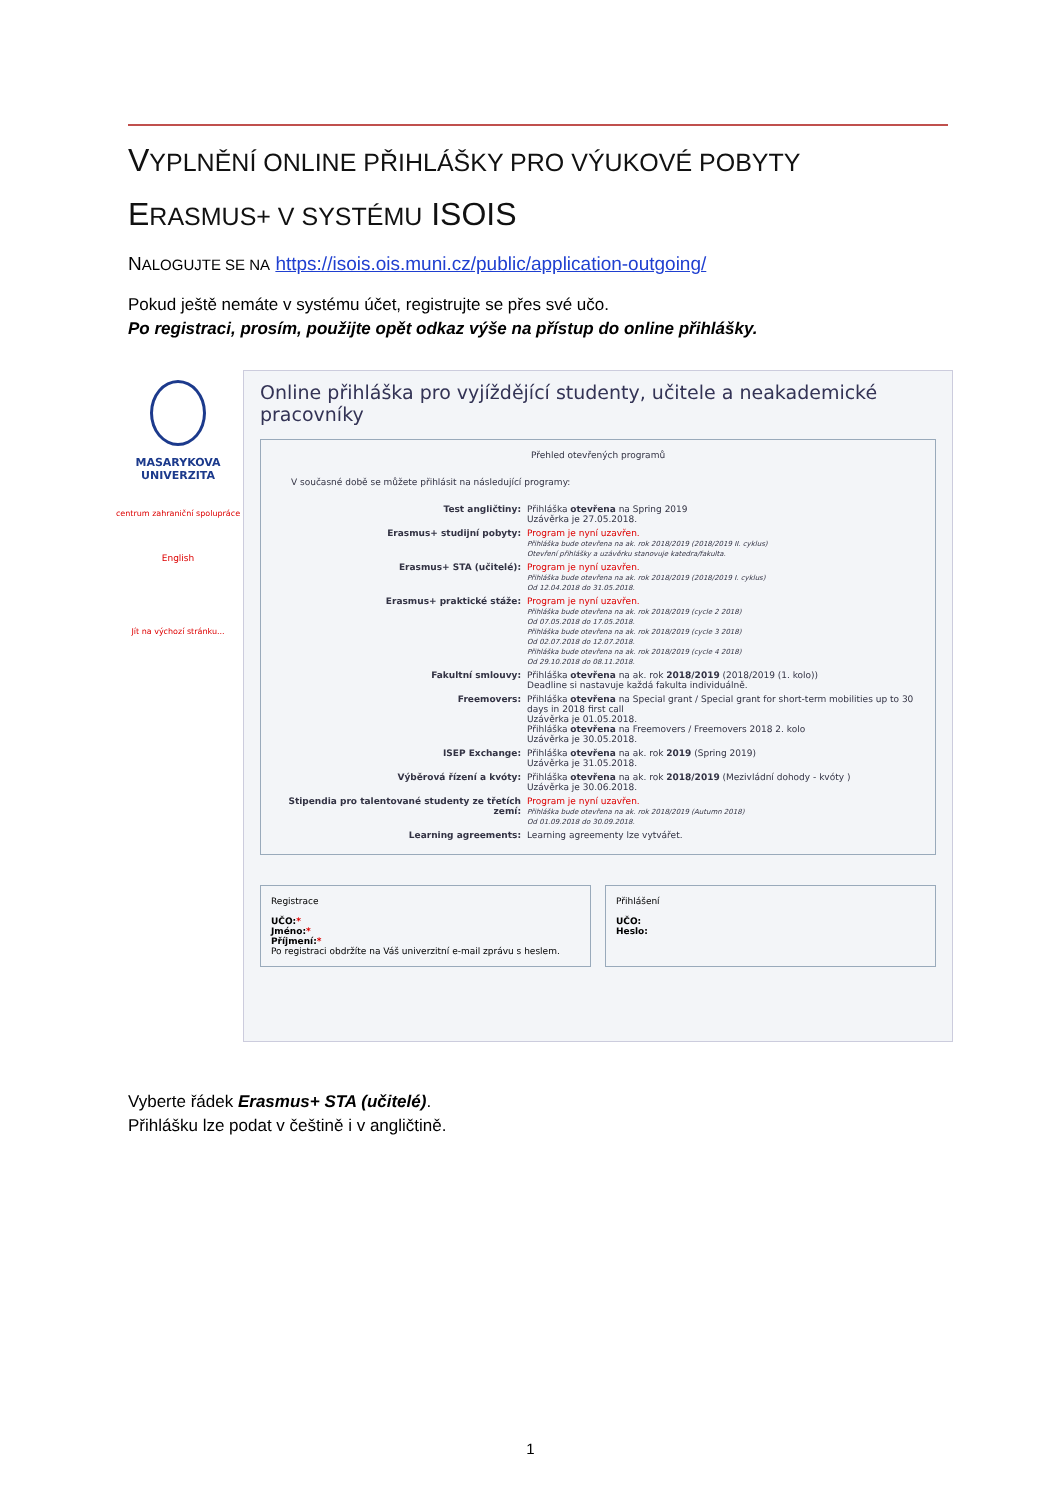VYPLNĚNÍ ONLINE PŘIHLÁŠKY PRO VÝUKOVÉ POBYTY
ERASMUS+ V SYSTÉMU ISOIS
NALOGUJTE SE NA https://isois.ois.muni.cz/public/application-outgoing/
Pokud ještě nemáte v systému účet, registrujte se přes své učo.
Po registraci, prosím, použijte opět odkaz výše na přístup do online přihlášky.
MASARYKOVA UNIVERZITA
centrum zahraniční spolupráce
English
Jít na výchozí stránku...
Online přihláška pro vyjíždějící studenty, učitele a neakademické pracovníky
Přehled otevřených programů
V současné době se můžete přihlásit na následující programy:
Test angličtiny: Přihláška otevřena na Spring 2019
Uzávěrka je 27.05.2018.
Erasmus+ studijní pobyty: Program je nyní uzavřen.
Přihláška bude otevřena na ak. rok 2018/2019 (2018/2019 II. cyklus)
Otevření přihlášky a uzávěrku stanovuje katedra/fakulta.
Erasmus+ STA (učitelé): Program je nyní uzavřen.
Přihláška bude otevřena na ak. rok 2018/2019 (2018/2019 I. cyklus)
Od 12.04.2018 do 31.05.2018.
Erasmus+ praktické stáže: Program je nyní uzavřen.
Přihláška bude otevřena na ak. rok 2018/2019 (cycle 2 2018)
Od 07.05.2018 do 17.05.2018.
Přihláška bude otevřena na ak. rok 2018/2019 (cycle 3 2018)
Od 02.07.2018 do 12.07.2018.
Přihláška bude otevřena na ak. rok 2018/2019 (cycle 4 2018)
Od 29.10.2018 do 08.11.2018.
Fakultní smlouvy: Přihláška otevřena na ak. rok 2018/2019 (2018/2019 (1. kolo))
Deadline si nastavuje každá fakulta individuálně.
Freemovers: Přihláška otevřena na Special grant / Special grant for short-term mobilities up to 30 days in 2018 first call
Uzávěrka je 01.05.2018.
Přihláška otevřena na Freemovers / Freemovers 2018 2. kolo
Uzávěrka je 30.05.2018.
ISEP Exchange: Přihláška otevřena na ak. rok 2019 (Spring 2019)
Uzávěrka je 31.05.2018.
Výběrová řízení a kvóty: Přihláška otevřena na ak. rok 2018/2019 (Mezivládní dohody - kvóty )
Uzávěrka je 30.06.2018.
Stipendia pro talentované studenty ze třetích zemí:
Program je nyní uzavřen.
Přihláška bude otevřena na ak. rok 2018/2019 (Autumn 2018)
Od 01.09.2018 do 30.09.2018.
Learning agreements: Learning agreementy lze vytvářet.
Registrace
UČO:*
Jméno:*
Příjmení:*
Po registraci obdržíte na Váš univerzitní e-mail zprávu s heslem.
Přihlášení
UČO:
Heslo:
Vyberte řádek Erasmus+ STA (učitelé).
Přihlášku lze podat v češtině i v angličtině.
1